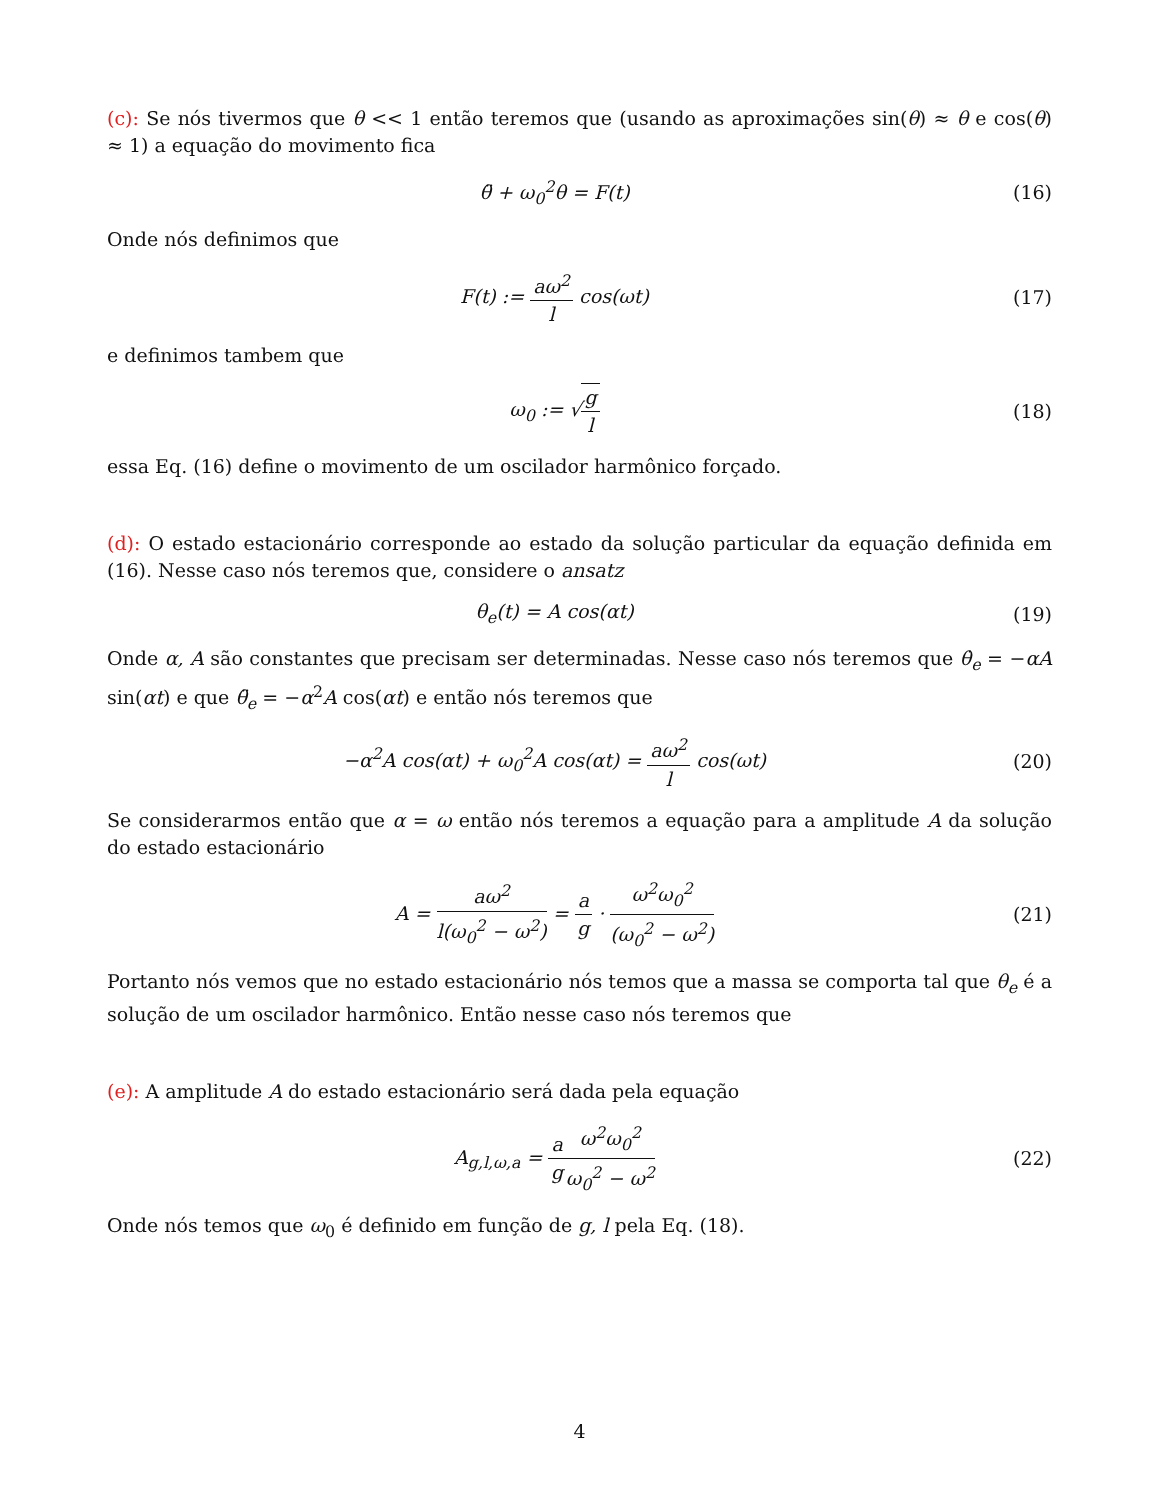(c): Se nós tivermos que θ << 1 então teremos que (usando as aproximações sin(θ) ≈ θ e cos(θ) ≈ 1) a equação do movimento fica
θ̈ + ω<sub>0</sub><sup>2</sup>θ = F(t) (16)
Onde nós definimos que
F(t) := aω<sup>2</sup> l cos(ωt) (17)
e definimos tambem que
ω<sub>0</sub> := √g l (18)
essa Eq. (16) define o movimento de um oscilador harmônico forçado.
(d): O estado estacionário corresponde ao estado da solução particular da equação definida em (16). Nesse caso nós teremos que, considere o ansatz
θ<sub>e</sub>(t) = A cos(αt) (19)
Onde α, A são constantes que precisam ser determinadas. Nesse caso nós teremos que θ̇<sub>e</sub> = −αA sin(αt) e que θ̈<sub>e</sub> = −α<sup>2</sup>A cos(αt) e então nós teremos que
−α<sup>2</sup>A cos(αt) + ω<sub>0</sub><sup>2</sup>A cos(αt) = aω<sup>2</sup> l cos(ωt)
(20)
Se considerarmos então que α = ω então nós teremos a equação para a amplitude A da solução do estado estacionário
A = aω<sup>2</sup> l(ω<sub>0</sub><sup>2</sup> − ω<sup>2</sup>) = a g · ω<sup>2</sup>ω<sub>0</sub><sup>2</sup> (ω<sub>0</sub><sup>2</sup> − ω<sup>2</sup>)
(21)
Portanto nós vemos que no estado estacionário nós temos que a massa se comporta tal que θ<sub>e</sub> é a solução de um oscilador harmônico. Então nesse caso nós teremos que
(e): A amplitude A do estado estacionário será dada pela equação
A<sub>g,l,ω,a</sub> = a g ω<sup>2</sup>ω<sub>0</sub><sup>2</sup> ω<sub>0</sub><sup>2</sup> − ω<sup>2</sup> (22)
Onde nós temos que ω<sub>0</sub> é definido em função de g, l pela Eq. (18).
4